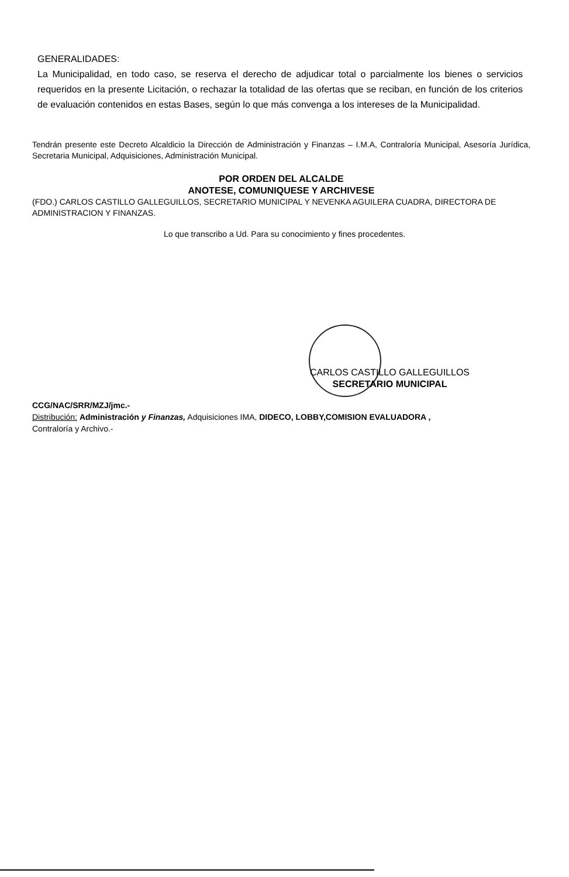GENERALIDADES:
La Municipalidad, en todo caso, se reserva el derecho de adjudicar total o parcialmente los bienes o servicios requeridos en la presente Licitación, o rechazar la totalidad de las ofertas que se reciban, en función de los criterios de evaluación contenidos en estas Bases, según lo que más convenga a los intereses de la Municipalidad.
Tendrán presente este Decreto Alcaldicio la Dirección de Administración y Finanzas – I.M.A, Contraloría Municipal, Asesoría Jurídica, Secretaria Municipal, Adquisiciones, Administración Municipal.
POR ORDEN DEL ALCALDE
ANOTESE, COMUNIQUESE Y ARCHIVESE
(FDO.) CARLOS CASTILLO GALLEGUILLOS, SECRETARIO MUNICIPAL Y NEVENKA AGUILERA CUADRA, DIRECTORA DE ADMINISTRACION Y FINANZAS.
Lo que transcribo a Ud. Para su conocimiento y fines procedentes.
CARLOS CASTILLO GALLEGUILLOS
SECRETARIO MUNICIPAL
CCG/NAC/SRR/MZJ/jmc.-
Distribución: Administración y Finanzas, Adquisiciones IMA, DIDECO, LOBBY,COMISION EVALUADORA ,
Contraloría y Archivo.-